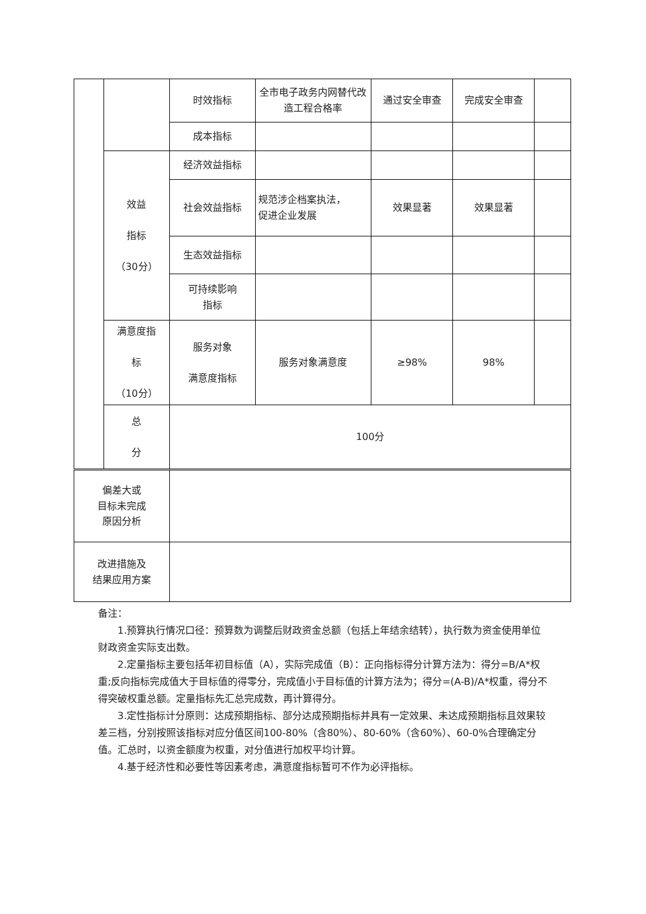| | | 时效指标 | 全市电子政务内网替代改造工程合格率 | 通过安全审查 | 完成安全审查 | |
| | | 成本指标 | | | | |
| | 效益 指标 （30分） | 经济效益指标 | | | | |
| | | 社会效益指标 | 规范涉企档案执法， 促进企业发展 | 效果显著 | 效果显著 | |
| | | 生态效益指标 | | | | |
| | | 可持续影响 指标 | | | | |
| | 满意度指 标 （10分） | 服务对象 满意度指标 | 服务对象满意度 | ≥98% | 98% | |
| | 总 分 | 100分 | | | | |
| 偏差大或 目标未完成 原因分析 | |
| 改进措施及 结果应用方案 | |
备注：
1.预算执行情况口径：预算数为调整后财政资金总额（包括上年结余结转），执行数为资金使用单位财政资金实际支出数。
2.定量指标主要包括年初目标值（A），实际完成值（B）：正向指标得分计算方法为：得分=B/A*权重;反向指标完成值大于目标值的得零分，完成值小于目标值的计算方法为；得分=(A-B)/A*权重，得分不得突破权重总额。定量指标先汇总完成数，再计算得分。
3.定性指标计分原则：达成预期指标、部分达成预期指标并具有一定效果、未达成预期指标且效果较差三档，分别按照该指标对应分值区间100-80%（含80%）、80-60%（含60%）、60-0%合理确定分值。汇总时，以资金额度为权重，对分值进行加权平均计算。
4.基于经济性和必要性等因素考虑，满意度指标暂可不作为必评指标。